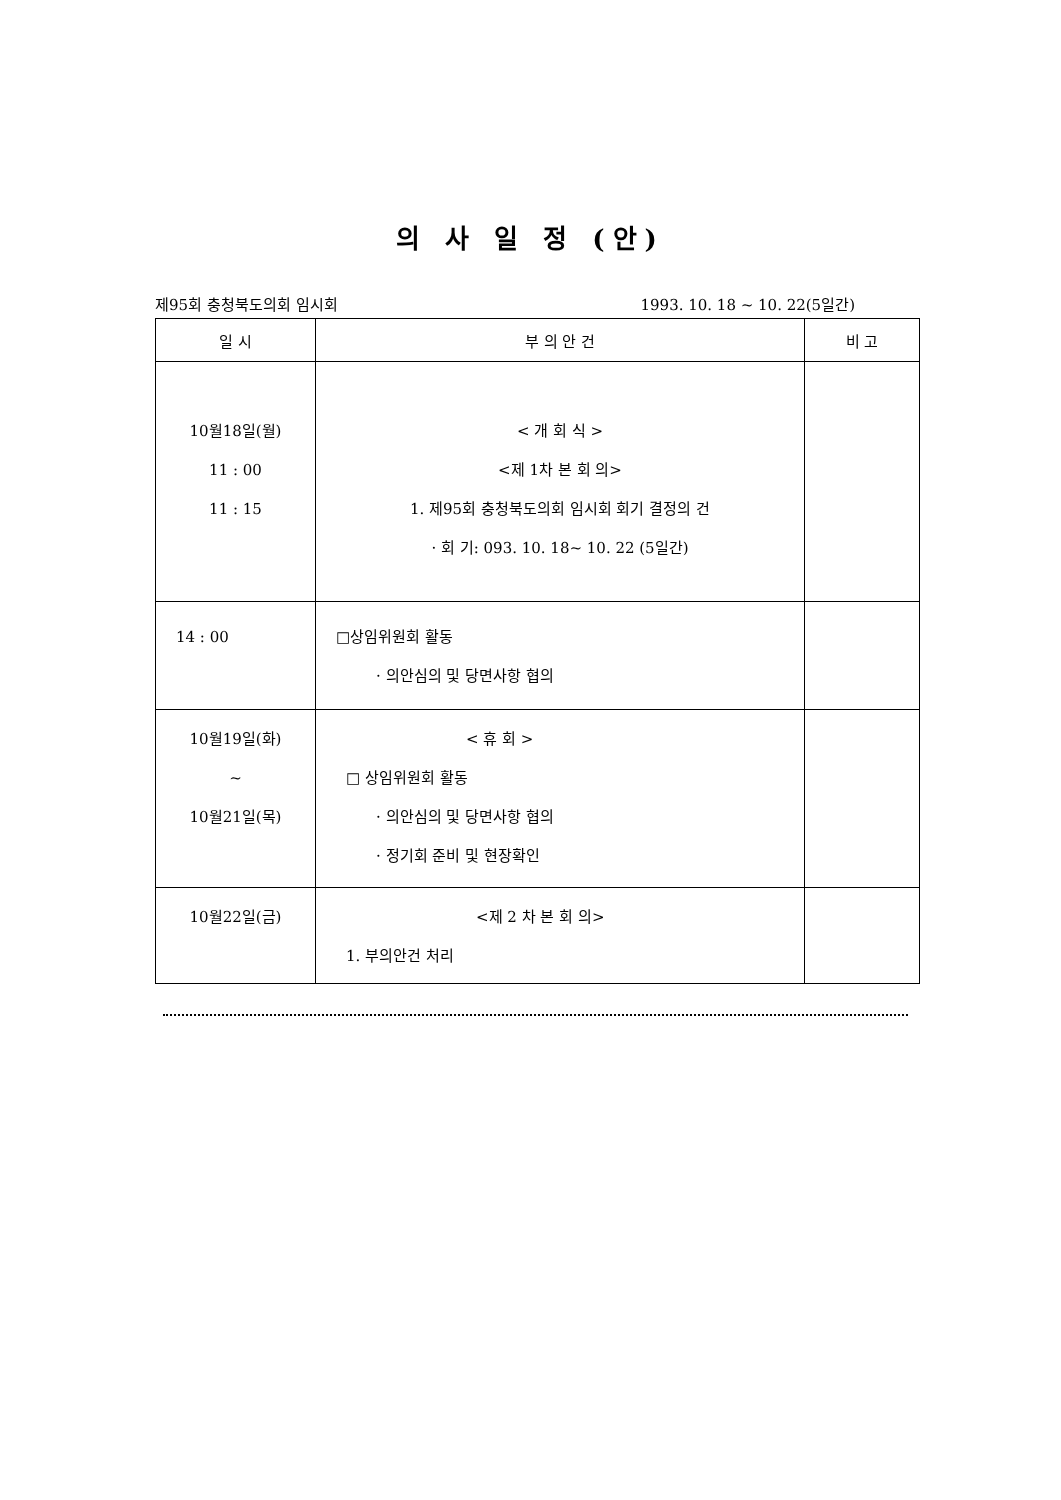의 사 일 정 (안)
제95회 충청북도의회 임시회 1993. 10. 18 ~ 10. 22(5일간)
| 일 시 | 부 의 안 건 | 비 고 |
| --- | --- | --- |
| 10월18일(월) 11 : 00 11 : 15 | < 개 회 식 > <제 1차 본 회 의> 1. 제95회 충청북도의회 임시회 회기 결정의 건 · 회 기: 093. 10. 18~ 10. 22 (5일간) | |
| 14 : 00 | □상임위원회 활동 · 의안심의 및 당면사항 협의 | |
| 10월19일(화) ~ 10월21일(목) | < 휴 회 > □ 상임위원회 활동 · 의안심의 및 당면사항 협의 · 정기회 준비 및 현장확인 | |
| 10월22일(금) | <제 2 차 본 회 의> 1. 부의안건 처리 | |